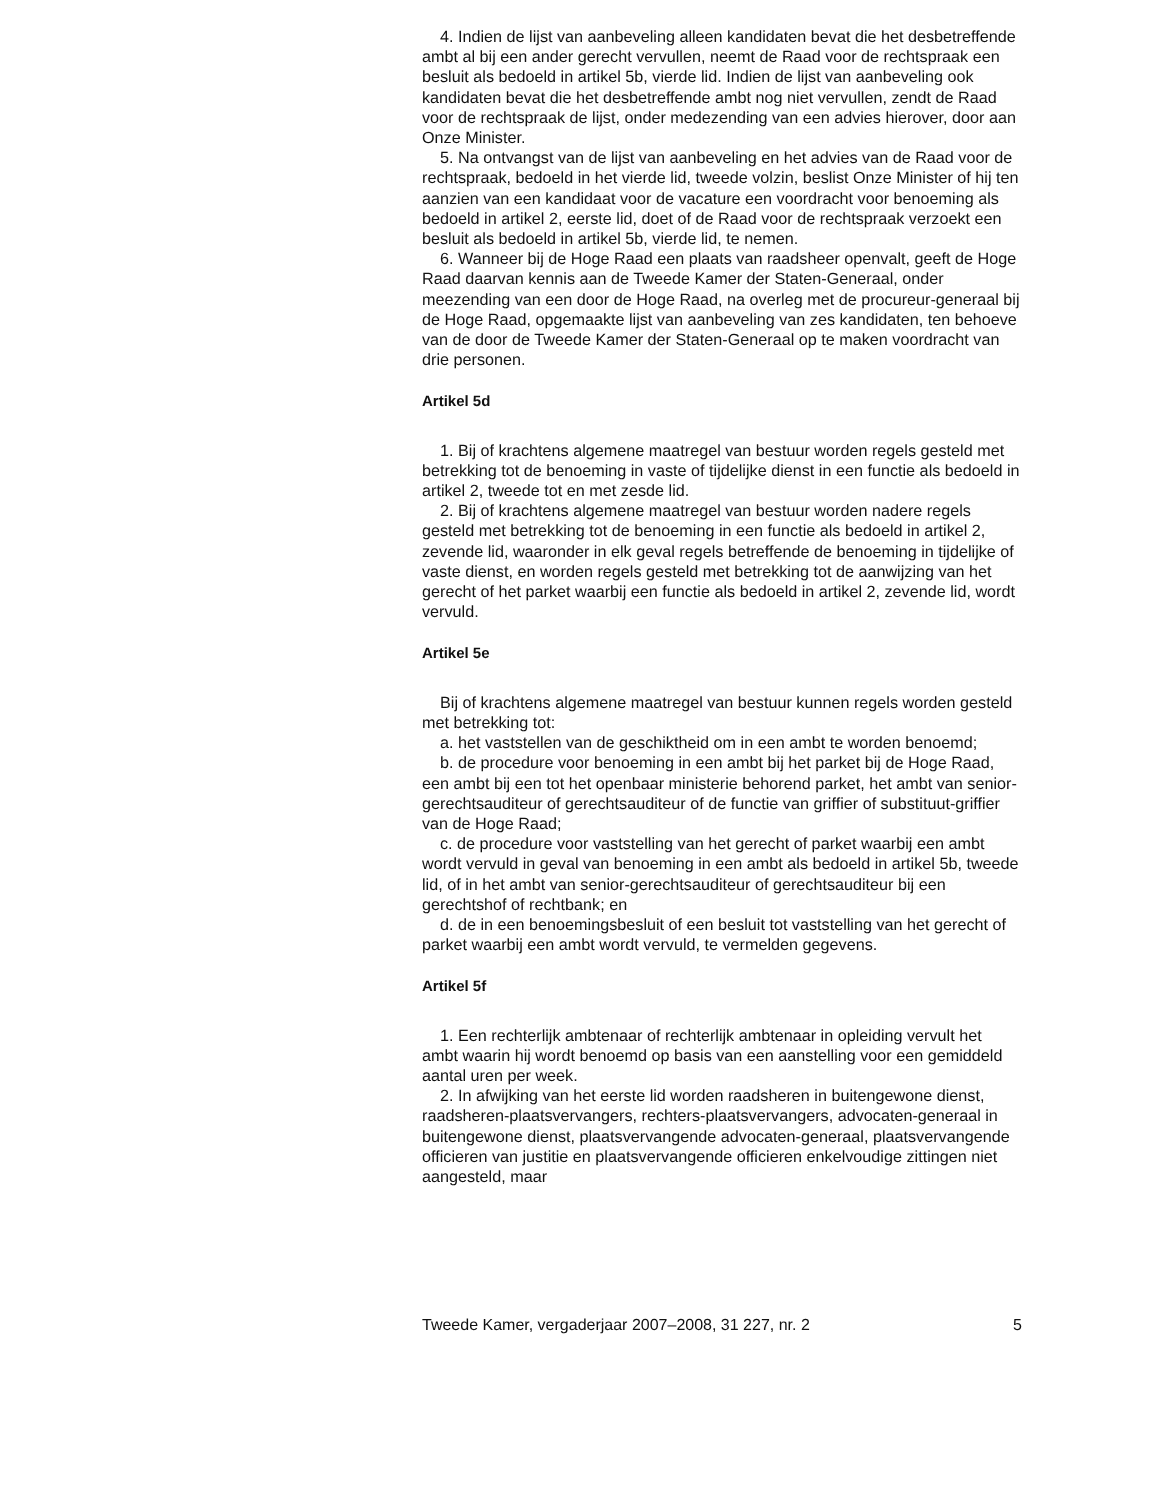4. Indien de lijst van aanbeveling alleen kandidaten bevat die het desbetreffende ambt al bij een ander gerecht vervullen, neemt de Raad voor de rechtspraak een besluit als bedoeld in artikel 5b, vierde lid. Indien de lijst van aanbeveling ook kandidaten bevat die het desbetreffende ambt nog niet vervullen, zendt de Raad voor de rechtspraak de lijst, onder medezending van een advies hierover, door aan Onze Minister.
5. Na ontvangst van de lijst van aanbeveling en het advies van de Raad voor de rechtspraak, bedoeld in het vierde lid, tweede volzin, beslist Onze Minister of hij ten aanzien van een kandidaat voor de vacature een voordracht voor benoeming als bedoeld in artikel 2, eerste lid, doet of de Raad voor de rechtspraak verzoekt een besluit als bedoeld in artikel 5b, vierde lid, te nemen.
6. Wanneer bij de Hoge Raad een plaats van raadsheer openvalt, geeft de Hoge Raad daarvan kennis aan de Tweede Kamer der Staten-Generaal, onder meezending van een door de Hoge Raad, na overleg met de procureur-generaal bij de Hoge Raad, opgemaakte lijst van aanbeveling van zes kandidaten, ten behoeve van de door de Tweede Kamer der Staten-Generaal op te maken voordracht van drie personen.
Artikel 5d
1. Bij of krachtens algemene maatregel van bestuur worden regels gesteld met betrekking tot de benoeming in vaste of tijdelijke dienst in een functie als bedoeld in artikel 2, tweede tot en met zesde lid.
2. Bij of krachtens algemene maatregel van bestuur worden nadere regels gesteld met betrekking tot de benoeming in een functie als bedoeld in artikel 2, zevende lid, waaronder in elk geval regels betreffende de benoeming in tijdelijke of vaste dienst, en worden regels gesteld met betrekking tot de aanwijzing van het gerecht of het parket waarbij een functie als bedoeld in artikel 2, zevende lid, wordt vervuld.
Artikel 5e
Bij of krachtens algemene maatregel van bestuur kunnen regels worden gesteld met betrekking tot:
a. het vaststellen van de geschiktheid om in een ambt te worden benoemd;
b. de procedure voor benoeming in een ambt bij het parket bij de Hoge Raad, een ambt bij een tot het openbaar ministerie behorend parket, het ambt van senior-gerechtsauditeur of gerechtsauditeur of de functie van griffier of substituut-griffier van de Hoge Raad;
c. de procedure voor vaststelling van het gerecht of parket waarbij een ambt wordt vervuld in geval van benoeming in een ambt als bedoeld in artikel 5b, tweede lid, of in het ambt van senior-gerechtsauditeur of gerechtsauditeur bij een gerechtshof of rechtbank; en
d. de in een benoemingsbesluit of een besluit tot vaststelling van het gerecht of parket waarbij een ambt wordt vervuld, te vermelden gegevens.
Artikel 5f
1. Een rechterlijk ambtenaar of rechterlijk ambtenaar in opleiding vervult het ambt waarin hij wordt benoemd op basis van een aanstelling voor een gemiddeld aantal uren per week.
2. In afwijking van het eerste lid worden raadsheren in buitengewone dienst, raadsheren-plaatsvervangers, rechters-plaatsvervangers, advocaten-generaal in buitengewone dienst, plaatsvervangende advocaten-generaal, plaatsvervangende officieren van justitie en plaatsvervangende officieren enkelvoudige zittingen niet aangesteld, maar
Tweede Kamer, vergaderjaar 2007–2008, 31 227, nr. 2 5